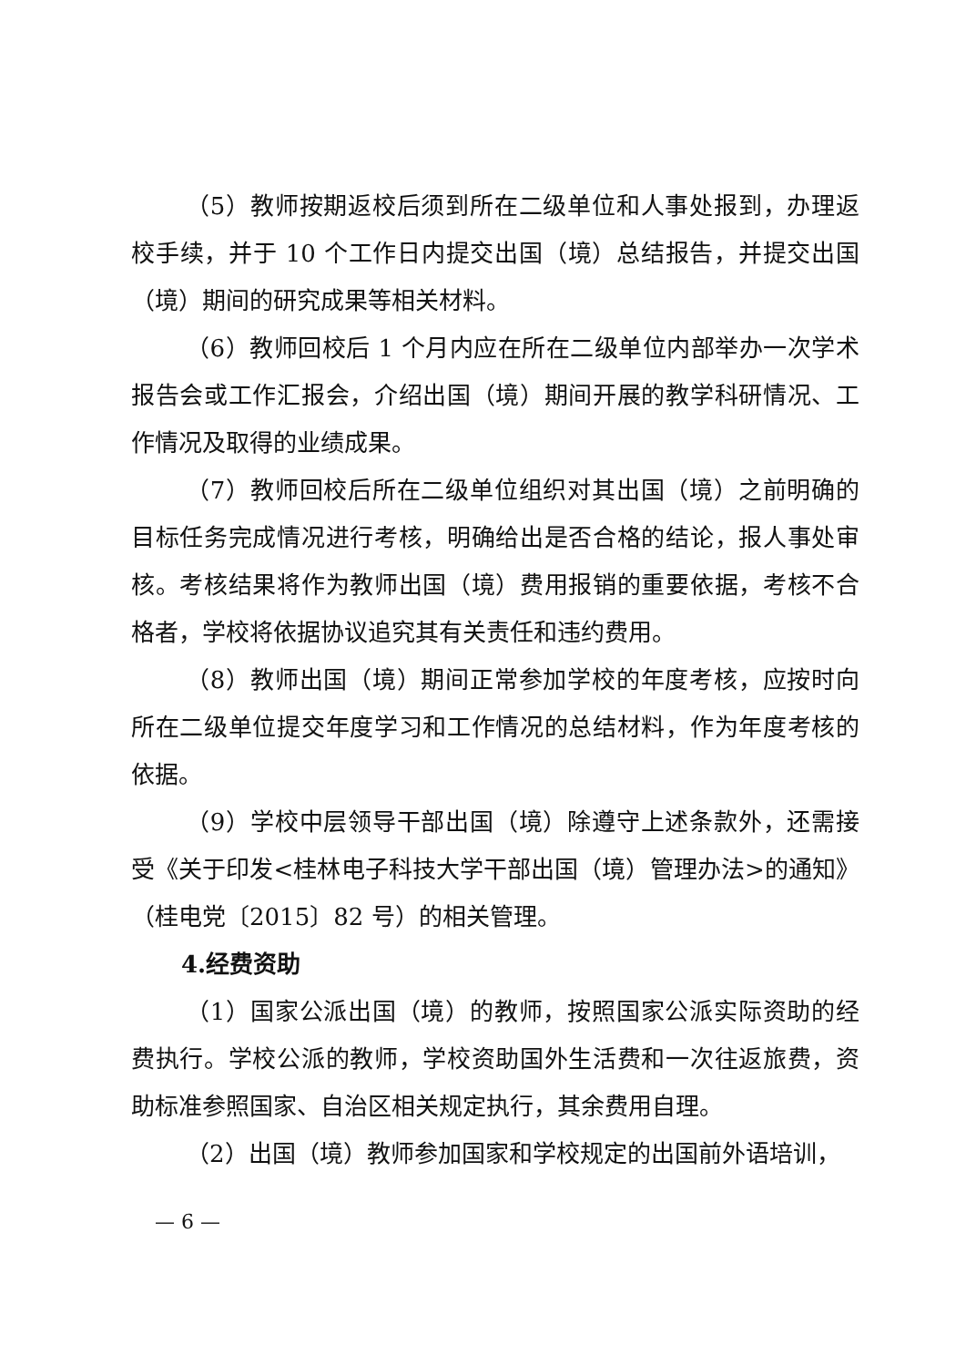（5）教师按期返校后须到所在二级单位和人事处报到，办理返校手续，并于 10 个工作日内提交出国（境）总结报告，并提交出国（境）期间的研究成果等相关材料。
（6）教师回校后 1 个月内应在所在二级单位内部举办一次学术报告会或工作汇报会，介绍出国（境）期间开展的教学科研情况、工作情况及取得的业绩成果。
（7）教师回校后所在二级单位组织对其出国（境）之前明确的目标任务完成情况进行考核，明确给出是否合格的结论，报人事处审核。考核结果将作为教师出国（境）费用报销的重要依据，考核不合格者，学校将依据协议追究其有关责任和违约费用。
（8）教师出国（境）期间正常参加学校的年度考核，应按时向所在二级单位提交年度学习和工作情况的总结材料，作为年度考核的依据。
（9）学校中层领导干部出国（境）除遵守上述条款外，还需接受《关于印发<桂林电子科技大学干部出国（境）管理办法>的通知》（桂电党〔2015〕82 号）的相关管理。
4.经费资助
（1）国家公派出国（境）的教师，按照国家公派实际资助的经费执行。学校公派的教师，学校资助国外生活费和一次往返旅费，资助标准参照国家、自治区相关规定执行，其余费用自理。
（2）出国（境）教师参加国家和学校规定的出国前外语培训，
— 6 —